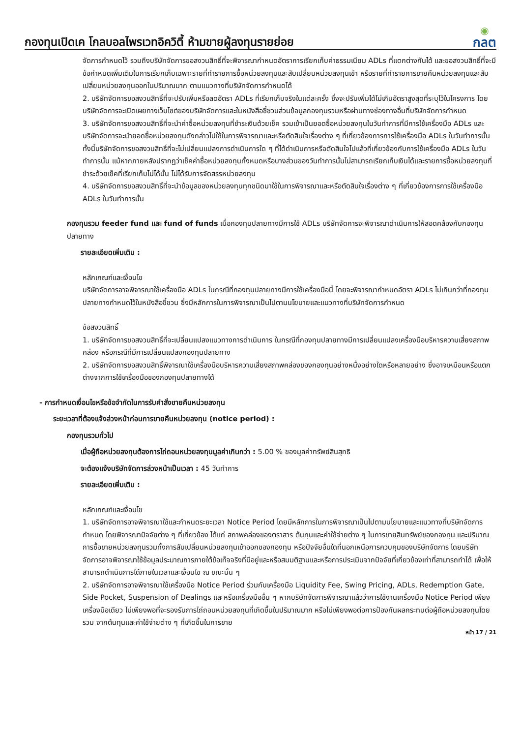กองทุนเปิดเค โกลบอลไพรเวทอิควิตี้ ห้ามขายผู้ลงทุนรายย่อย
◉
กลต
จัดการกำหนดไว้ รวมถึงบริษัทจัดการขอสงวนสิทธิ์ที่จะพิจารณากำหนดอัตราการเรียกเก็บค่าธรรมเนียม ADLs ที่แตกต่างกันได้ และขอสงวนสิทธิ์ที่จะมีข้อกำหนดเพิ่มเติมในการเรียกเก็บเฉพาะรายที่ทำรายการซื้อหน่วยลงทุนและสับเปลี่ยนหน่วยลงทุนเข้า หรือรายที่ทำรายการขายคืนหน่วยลงทุนและสับเปลี่ยนหน่วยลงทุนออกในปริมาณมาก ตามแนวทางที่บริษัทจัดการกำหนดได้
2. บริษัทจัดการขอสงวนสิทธิ์ที่จะปรับเพิ่มหรือลดอัตรา ADLs ที่เรียกเก็บจริงในแต่ละครั้ง ซึ่งจะปรับเพิ่มได้ไม่เกินอัตราสูงสุดที่ระบุไว้ในโครงการ โดยบริษัทจัดการจะเปิดเผยทางเว็บไซต์ของบริษัทจัดการและในหนังสือชี้ชวนส่วนข้อมูลกองทุนรวมหรือผ่านทางช่องทางอื่นที่บริษัทจัดการกำหนด
3. บริษัทจัดการขอสงวนสิทธิ์ที่จะนำค่าซื้อหน่วยลงทุนที่ชำระเงินด้วยเช็ค รวมเข้าเป็นยอดซื้อหน่วยลงทุนในวันทำการที่มีการใช้เครื่องมือ ADLs และบริษัทจัดการจะนำยอดซื้อหน่วยลงทุนดังกล่าวไปใช้ในการพิจารณาและหรือตัดสินใจเรื่องต่าง ๆ ที่เกี่ยวข้องการการใช้เครื่องมือ ADLs ในวันทำการนั้น ทั้งนี้บริษัทจัดการขอสงวนสิทธิ์ที่จะไม่เปลี่ยนแปลงการดำเนินการใด ๆ ที่ได้ดำเนินการหรือตัดสินใจไปแล้วที่เกี่ยวข้องกับการใช้เครื่องมือ ADLs ในวันทำการนั้น แม้หากภายหลังปรากฏว่าเช็คค่าซื้อหน่วยลงทุนทั้งหมดหรือบางส่วนของวันทำการนั้นไม่สามารถเรียกเก็บเงินได้และรายการซื้อหน่วยลงทุนที่ชำระด้วยเช็คที่เรียกเก็บไม่ได้นั้น ไม่ได้รับการจัดสรรหน่วยลงทุน
4. บริษัทจัดการขอสงวนสิทธิ์ที่จะนำข้อมูลของหน่วยลงทุนทุกชนิดมาใช้ในการพิจารณาและหรือตัดสินใจเรื่องต่าง ๆ ที่เกี่ยวข้องการการใช้เครื่องมือ ADLs ในวันทำการนั้น
กองทุนรวม feeder fund และ fund of funds เมื่อกองทุนปลายทางมีการใช้ ADLs บริษัทจัดการจะพิจารณาดำเนินการให้สอดคล้องกับกองทุนปลายทาง
รายละเอียดเพิ่มเติม :
หลักเกณฑ์และเงื่อนไข
บริษัทจัดการอาจพิจารณาใช้เครื่องมือ ADLs ในกรณีที่กองทุนปลายทางมีการใช้เครื่องมือนี้ โดยจะพิจารณากำหนดอัตรา ADLs ไม่เกินกว่าที่กองทุนปลายทางกำหนดไว้ในหนังสือชี้ชวน ซึ่งมีหลักการในการพิจารณาเป็นไปตามนโยบายและแนวทางที่บริษัทจัดการกำหนด
ข้อสงวนสิทธิ์
1. บริษัทจัดการขอสงวนสิทธิ์ที่จะเปลี่ยนแปลงแนวทางการดำเนินการ ในกรณีที่กองทุนปลายทางมีการเปลี่ยนแปลงเครื่องมือบริหารความเสี่ยงสภาพคล่อง หรือกรณีที่มีการเปลี่ยนแปลงกองทุนปลายทาง
2. บริษัทจัดการขอสงวนสิทธิ์พิจารณาใช้เครื่องมือบริหารความเสี่ยงสภาพคล่องของกองทุนอย่างหนึ่งอย่างใดหรือหลายอย่าง ซึ่งอาจเหมือนหรือแตกต่างจากการใช้เครื่องมือของกองทุนปลายทางได้
- การกำหนดเงื่อนไขหรือข้อจำกัดในการรับคำสั่งขายคืนหน่วยลงทุน
ระยะเวลาที่ต้องแจ้งล่วงหน้าก่อนการขายคืนหน่วยลงทุน (notice period) :
กองทุนรวมทั่วไป
เมื่อผู้ถือหน่วยลงทุนต้องการไถ่ถอนหน่วยลงทุนมูลค่าเกินกว่า : 5.00 % ของมูลค่าทรัพย์สินสุทธิ
จะต้องแจ้งบริษัทจัดการล่วงหน้าเป็นเวลา : 45 วันทำการ
รายละเอียดเพิ่มเติม :
หลักเกณฑ์และเงื่อนไข
1. บริษัทจัดการอาจพิจารณาใช้และกำหนดระยะเวลา Notice Period โดยมีหลักการในการพิจารณาเป็นไปตามนโยบายและแนวทางที่บริษัทจัดการกำหนด โดยพิจารณาปัจจัยต่าง ๆ ที่เกี่ยวข้อง ได้แก่ สภาพคล่องของตราสาร ต้นทุนและค่าใช้จ่ายต่าง ๆ ในการขายสินทรัพย์ของกองทุน และปริมาณการซื้อขายหน่วยลงทุนรวมทั้งการสับเปลี่ยนหน่วยลงทุนเข้าออกของกองทุน หรือปัจจัยอื่นใดที่นอกเหนือการควบคุมของบริษัทจัดการ โดยบริษัทจัดการอาจพิจารณาใช้ข้อมูลประมาณการภายใต้ข้อเท็จจริงที่มีอยู่และหรือสมมติฐานและหรือการประเมินจากปัจจัยที่เกี่ยวข้องเท่าที่สามารถทำได้ เพื่อให้สามารถดำเนินการได้ภายในเวลาและเงื่อนไข ณ ขณะนั้น ๆ
2. บริษัทจัดการอาจพิจารณาใช้เครื่องมือ Notice Period ร่วมกับเครื่องมือ Liquidity Fee, Swing Pricing, ADLs, Redemption Gate, Side Pocket, Suspension of Dealings และหรือเครื่องมืออื่น ๆ หากบริษัทจัดการพิจารณาแล้วว่าการใช้งานเครื่องมือ Notice Period เพียงเครื่องมือเดียว ไม่เพียงพอที่จะรองรับการไถ่ถอนหน่วยลงทุนที่เกิดขึ้นในปริมาณมาก หรือไม่เพียงพอต่อการป้องกันผลกระทบต่อผู้ถือหน่วยลงทุนโดยรวม จากต้นทุนและค่าใช้จ่ายต่าง ๆ ที่เกิดขึ้นในการขาย
หน้า 17 / 21